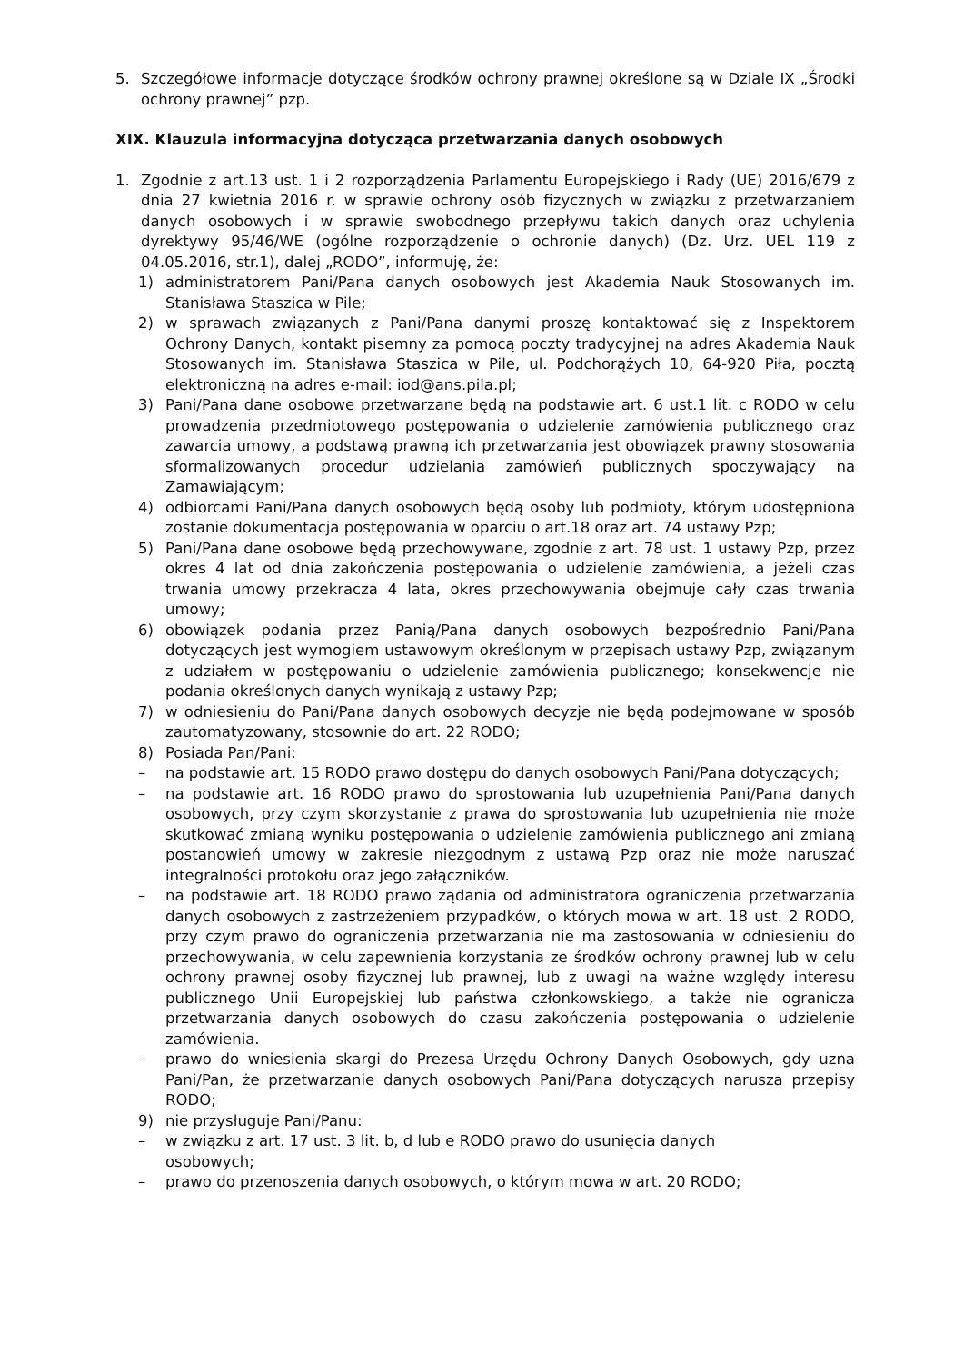5. Szczegółowe informacje dotyczące środków ochrony prawnej określone są w Dziale IX „Środki ochrony prawnej” pzp.
XIX. Klauzula informacyjna dotycząca przetwarzania danych osobowych
1. Zgodnie z art.13 ust. 1 i 2 rozporządzenia Parlamentu Europejskiego i Rady (UE) 2016/679 z dnia 27 kwietnia 2016 r. w sprawie ochrony osób fizycznych w związku z przetwarzaniem danych osobowych i w sprawie swobodnego przepływu takich danych oraz uchylenia dyrektywy 95/46/WE (ogólne rozporządzenie o ochronie danych) (Dz. Urz. UEL 119 z 04.05.2016, str.1), dalej „RODO”, informuję, że:
1) administratorem Pani/Pana danych osobowych jest Akademia Nauk Stosowanych im. Stanisława Staszica w Pile;
2) w sprawach związanych z Pani/Pana danymi proszę kontaktować się z Inspektorem Ochrony Danych, kontakt pisemny za pomocą poczty tradycyjnej na adres Akademia Nauk Stosowanych im. Stanisława Staszica w Pile, ul. Podchorążych 10, 64-920 Piła, pocztą elektroniczną na adres e-mail: iod@ans.pila.pl;
3) Pani/Pana dane osobowe przetwarzane będą na podstawie art. 6 ust.1 lit. c RODO w celu prowadzenia przedmiotowego postępowania o udzielenie zamówienia publicznego oraz zawarcia umowy, a podstawą prawną ich przetwarzania jest obowiązek prawny stosowania sformalizowanych procedur udzielania zamówień publicznych spoczywający na Zamawiającym;
4) odbiorcami Pani/Pana danych osobowych będą osoby lub podmioty, którym udostępniona zostanie dokumentacja postępowania w oparciu o art.18 oraz art. 74 ustawy Pzp;
5) Pani/Pana dane osobowe będą przechowywane, zgodnie z art. 78 ust. 1 ustawy Pzp, przez okres 4 lat od dnia zakończenia postępowania o udzielenie zamówienia, a jeżeli czas trwania umowy przekracza 4 lata, okres przechowywania obejmuje cały czas trwania umowy;
6) obowiązek podania przez Panią/Pana danych osobowych bezpośrednio Pani/Pana dotyczących jest wymogiem ustawowym określonym w przepisach ustawy Pzp, związanym z udziałem w postępowaniu o udzielenie zamówienia publicznego; konsekwencje nie podania określonych danych wynikają z ustawy Pzp;
7) w odniesieniu do Pani/Pana danych osobowych decyzje nie będą podejmowane w sposób zautomatyzowany, stosownie do art. 22 RODO;
8) Posiada Pan/Pani:
– na podstawie art. 15 RODO prawo dostępu do danych osobowych Pani/Pana dotyczących;
– na podstawie art. 16 RODO prawo do sprostowania lub uzupełnienia Pani/Pana danych osobowych, przy czym skorzystanie z prawa do sprostowania lub uzupełnienia nie może skutkować zmianą wyniku postępowania o udzielenie zamówienia publicznego ani zmianą postanowień umowy w zakresie niezgodnym z ustawą Pzp oraz nie może naruszać integralności protokołu oraz jego załączników.
– na podstawie art. 18 RODO prawo żądania od administratora ograniczenia przetwarzania danych osobowych z zastrzeżeniem przypadków, o których mowa w art. 18 ust. 2 RODO, przy czym prawo do ograniczenia przetwarzania nie ma zastosowania w odniesieniu do przechowywania, w celu zapewnienia korzystania ze środków ochrony prawnej lub w celu ochrony prawnej osoby fizycznej lub prawnej, lub z uwagi na ważne względy interesu publicznego Unii Europejskiej lub państwa członkowskiego, a także nie ogranicza przetwarzania danych osobowych do czasu zakończenia postępowania o udzielenie zamówienia.
– prawo do wniesienia skargi do Prezesa Urzędu Ochrony Danych Osobowych, gdy uzna Pani/Pan, że przetwarzanie danych osobowych Pani/Pana dotyczących narusza przepisy RODO;
9) nie przysługuje Pani/Panu:
– w związku z art. 17 ust. 3 lit. b, d lub e RODO prawo do usunięcia danych
osobowych;
– prawo do przenoszenia danych osobowych, o którym mowa w art. 20 RODO;